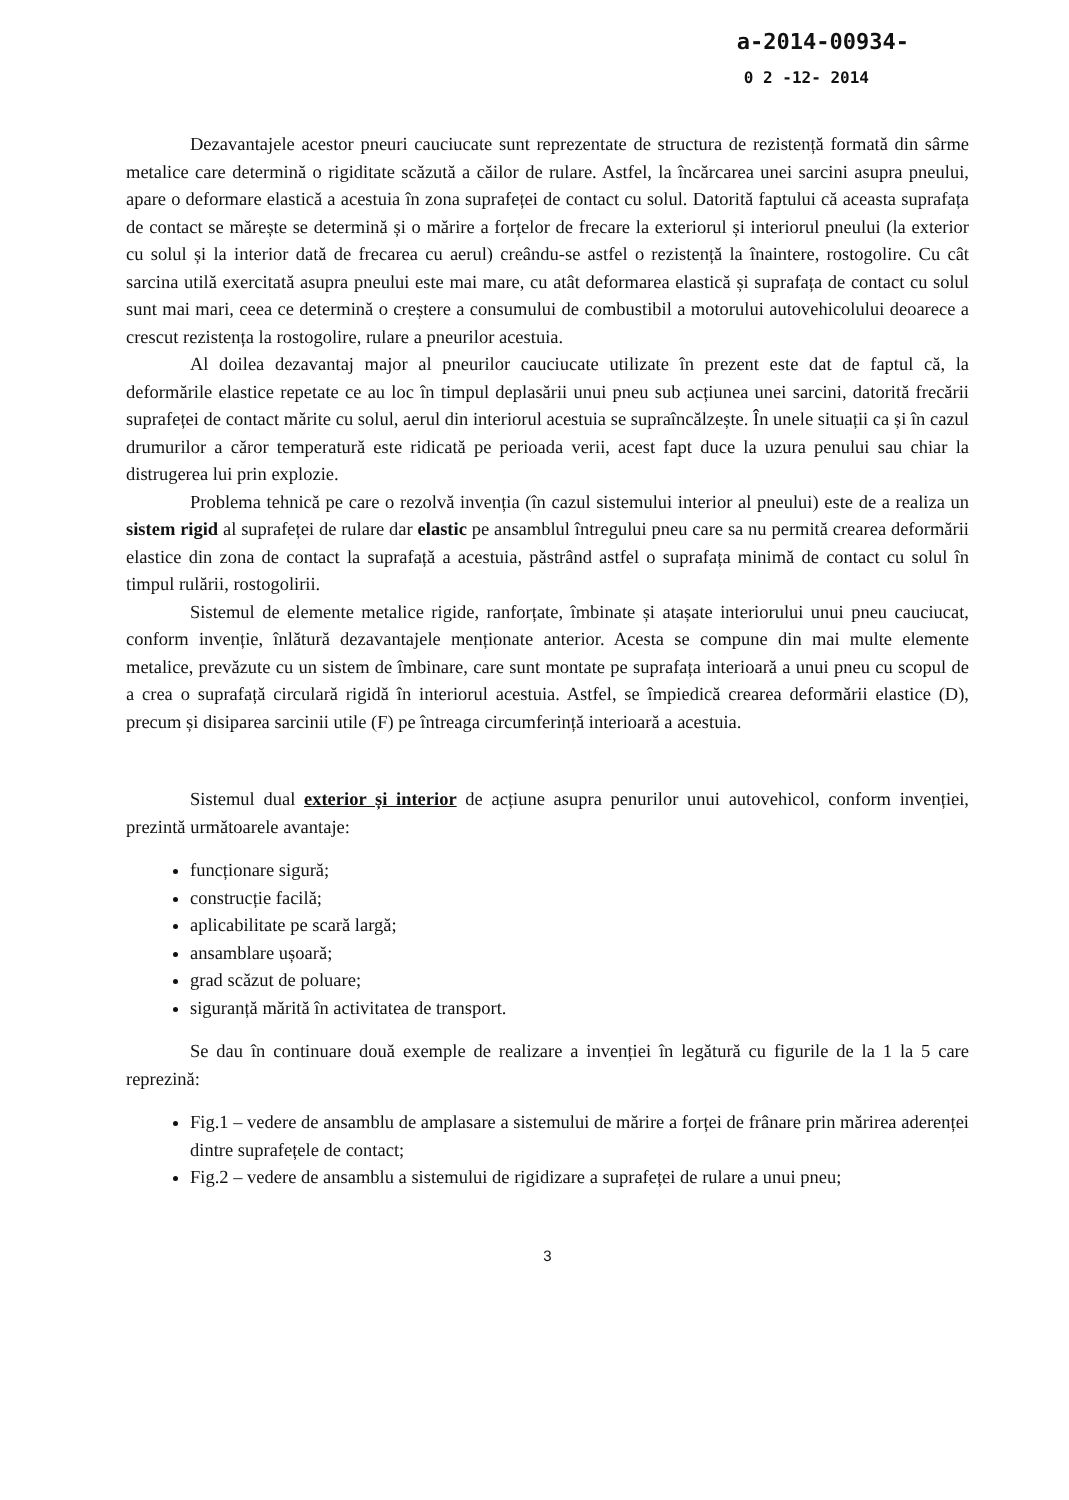a-2014-00934-
0 2 -12- 2014
Dezavantajele acestor pneuri cauciucate sunt reprezentate de structura de rezistență formată din sârme metalice care determină o rigiditate scăzută a căilor de rulare. Astfel, la încărcarea unei sarcini asupra pneului, apare o deformare elastică a acestuia în zona suprafeței de contact cu solul. Datorită faptului că aceasta suprafața de contact se mărește se determină și o mărire a forțelor de frecare la exteriorul și interiorul pneului (la exterior cu solul și la interior dată de frecarea cu aerul) creându-se astfel o rezistență la înaintere, rostogolire. Cu cât sarcina utilă exercitată asupra pneului este mai mare, cu atât deformarea elastică și suprafața de contact cu solul sunt mai mari, ceea ce determină o creștere a consumului de combustibil a motorului autovehicolului deoarece a crescut rezistența la rostogolire, rulare a pneurilor acestuia.
Al doilea dezavantaj major al pneurilor cauciucate utilizate în prezent este dat de faptul că, la deformările elastice repetate ce au loc în timpul deplasării unui pneu sub acțiunea unei sarcini, datorită frecării suprafeței de contact mărite cu solul, aerul din interiorul acestuia se supraîncălzește. În unele situații ca și în cazul drumurilor a căror temperatură este ridicată pe perioada verii, acest fapt duce la uzura penului sau chiar la distrugerea lui prin explozie.
Problema tehnică pe care o rezolvă invenția (în cazul sistemului interior al pneului) este de a realiza un sistem rigid al suprafeței de rulare dar elastic pe ansamblul întregului pneu care sa nu permită crearea deformării elastice din zona de contact la suprafață a acestuia, păstrând astfel o suprafața minimă de contact cu solul în timpul rulării, rostogolirii.
Sistemul de elemente metalice rigide, ranforțate, îmbinate și atașate interiorului unui pneu cauciucat, conform invenție, înlătură dezavantajele menționate anterior. Acesta se compune din mai multe elemente metalice, prevăzute cu un sistem de îmbinare, care sunt montate pe suprafața interioară a unui pneu cu scopul de a crea o suprafață circulară rigidă în interiorul acestuia. Astfel, se împiedică crearea deformării elastice (D), precum și disiparea sarcinii utile (F) pe întreaga circumferință interioară a acestuia.
Sistemul dual exterior și interior de acțiune asupra penurilor unui autovehicol, conform invenției, prezintă următoarele avantaje:
funcționare sigură;
construcție facilă;
aplicabilitate pe scară largă;
ansamblare ușoară;
grad scăzut de poluare;
siguranță mărită în activitatea de transport.
Se dau în continuare două exemple de realizare a invenției în legătură cu figurile de la 1 la 5 care reprezină:
Fig.1 – vedere de ansamblu de amplasare a sistemului de mărire a forței de frânare prin mărirea aderenței dintre suprafețele de contact;
Fig.2 – vedere de ansamblu a sistemului de rigidizare a suprafeței de rulare a unui pneu;
3